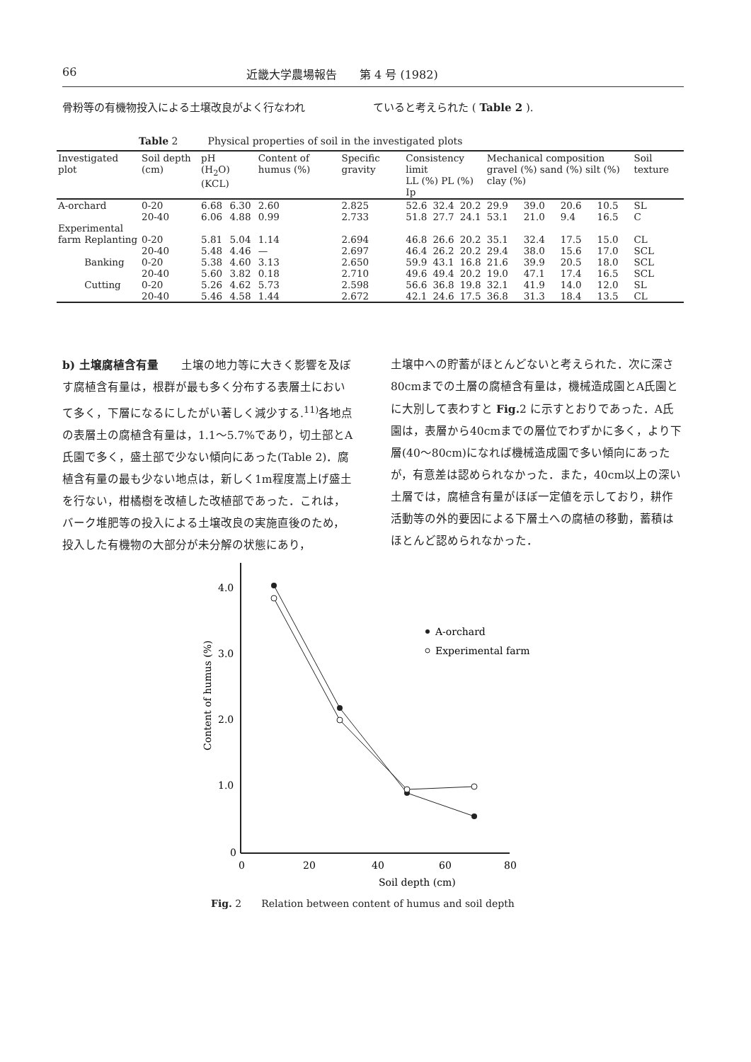66 近畿大学農場報告　　第 4 号 (1982)
骨粉等の有機物投入による土壌改良がよく行なわれ
ていると考えられた ( Table 2 ).
Table 2　　　Physical properties of soil in the investigated plots
| Investigated plot | | Soil depth (cm) | pH (H<sub>2</sub>O) (KCL) | | Content of humus (%) | Specific gravity | Consistency limit LL (%) PL (%) Ip | | | Mechanical composition gravel (%) sand (%) silt (%) clay (%) | | | | Soil texture |
| --- | --- | --- | --- | --- | --- | --- | --- | --- | --- | --- | --- | --- | --- | --- |
| A-orchard | | 0-20 | 6.68 | 6.30 | 2.60 | 2.825 | 52.6 | 32.4 | 20.2 | 29.9 | 39.0 | 20.6 | 10.5 | SL |
| | | 20-40 | 6.06 | 4.88 | 0.99 | 2.733 | 51.8 | 27.7 | 24.1 | 53.1 | 21.0 | 9.4 | 16.5 | C |
| Experimental | | | | | | | | | | | | | | |
| farm | Replanting | 0-20 | 5.81 | 5.04 | 1.14 | 2.694 | 46.8 | 26.6 | 20.2 | 35.1 | 32.4 | 17.5 | 15.0 | CL |
| | | 20-40 | 5.48 | 4.46 | — | 2.697 | 46.4 | 26.2 | 20.2 | 29.4 | 38.0 | 15.6 | 17.0 | SCL |
| | Banking | 0-20 | 5.38 | 4.60 | 3.13 | 2.650 | 59.9 | 43.1 | 16.8 | 21.6 | 39.9 | 20.5 | 18.0 | SCL |
| | | 20-40 | 5.60 | 3.82 | 0.18 | 2.710 | 49.6 | 49.4 | 20.2 | 19.0 | 47.1 | 17.4 | 16.5 | SCL |
| | Cutting | 0-20 | 5.26 | 4.62 | 5.73 | 2.598 | 56.6 | 36.8 | 19.8 | 32.1 | 41.9 | 14.0 | 12.0 | SL |
| | | 20-40 | 5.46 | 4.58 | 1.44 | 2.672 | 42.1 | 24.6 | 17.5 | 36.8 | 31.3 | 18.4 | 13.5 | CL |
b) 土壌腐植含有量　　土壌の地力等に大きく影響を及ぼす腐植含有量は，根群が最も多く分布する表層土において多く，下層になるにしたがい著しく減少する.<sup>11)</sup>各地点の表層土の腐植含有量は，1.1～5.7%であり，切土部とA氏園で多く，盛土部で少ない傾向にあった(Table 2)．腐植含有量の最も少ない地点は，新しく1m程度嵩上げ盛土を行ない，柑橘樹を改植した改植部であった．これは，バーク堆肥等の投入による土壌改良の実施直後のため，投入した有機物の大部分が未分解の状態にあり，
土壌中への貯蓄がほとんどないと考えられた．次に深さ80cmまでの土層の腐植含有量は，機械造成園とA氏園とに大別して表わすと Fig. 2 に示すとおりであった．A氏園は，表層から40cmまでの層位でわずかに多く，より下層(40～80cm)になれば機械造成園で多い傾向にあったが，有意差は認められなかった．また，40cm以上の深い土層では，腐植含有量がほぼ一定値を示しており，耕作活動等の外的要因による下層土への腐植の移動，蓄積はほとんど認められなかった．
4.0
3.0
2.0
1.0
0
0
20
40
60
80
Soil depth (cm)
Content of humus (%)
A-orchard
Experimental farm
Fig. 2　　Relation between content of humus and soil depth